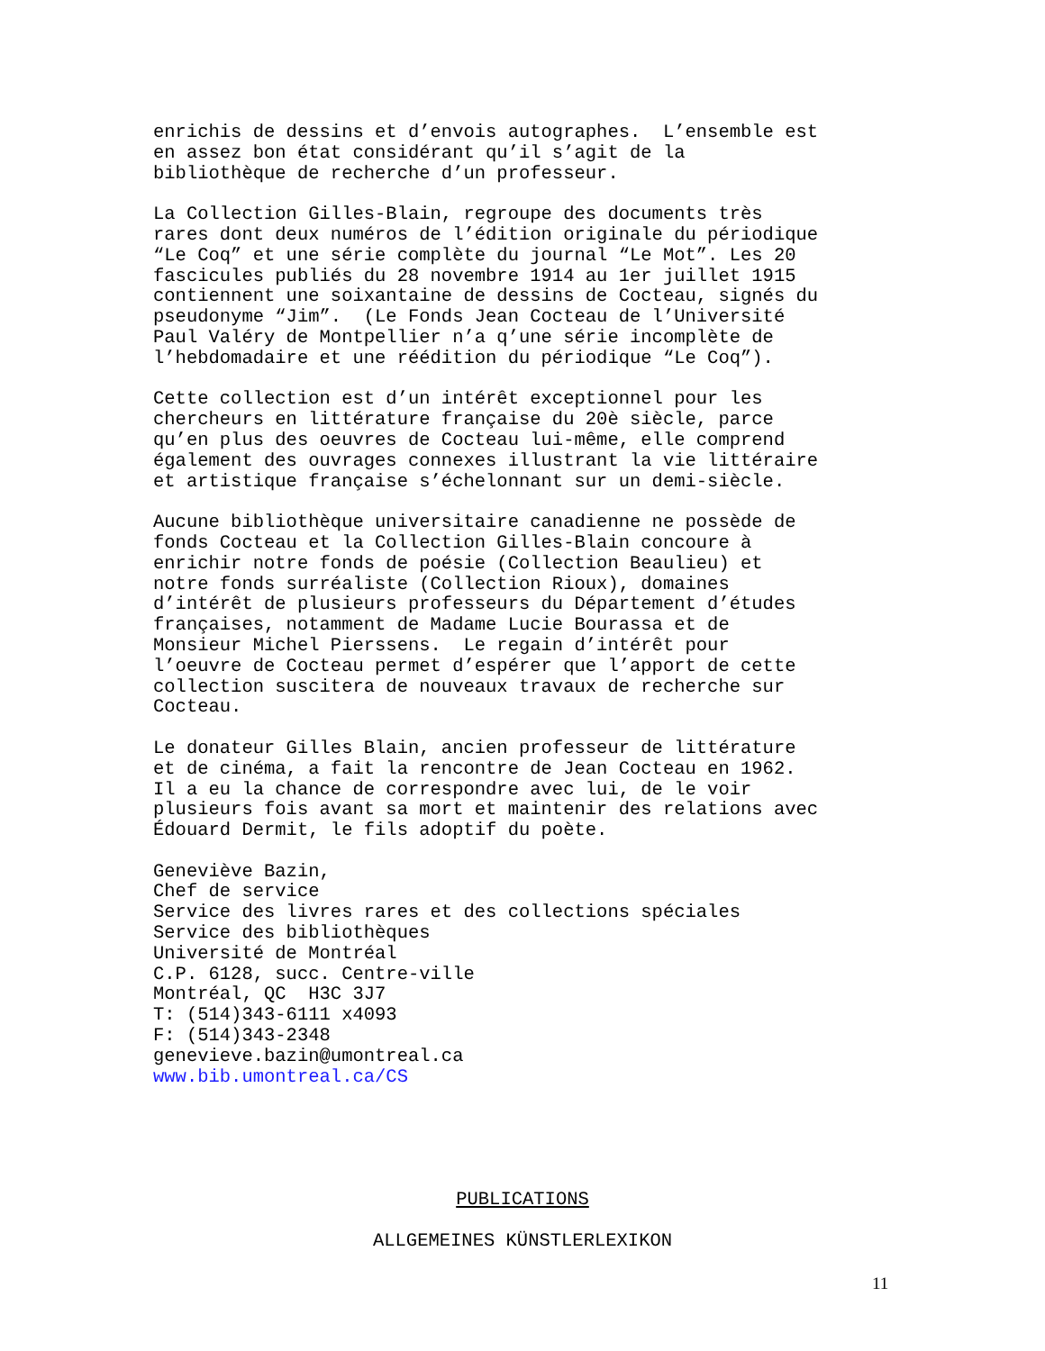enrichis de dessins et d’envois autographes. L’ensemble est en assez bon état considérant qu’il s’agit de la bibliothèque de recherche d’un professeur.
La Collection Gilles-Blain, regroupe des documents très rares dont deux numéros de l’édition originale du périodique “Le Coq” et une série complète du journal “Le Mot”. Les 20 fascicules publiés du 28 novembre 1914 au 1er juillet 1915 contiennent une soixantaine de dessins de Cocteau, signés du pseudonyme “Jim”. (Le Fonds Jean Cocteau de l’Université Paul Valéry de Montpellier n’a q’une série incomplète de l’hebdomadaire et une réédition du périodique “Le Coq”).
Cette collection est d’un intérêt exceptionnel pour les chercheurs en littérature française du 20è siècle, parce qu’en plus des oeuvres de Cocteau lui-même, elle comprend également des ouvrages connexes illustrant la vie littéraire et artistique française s’échelonnant sur un demi-siècle.
Aucune bibliothèque universitaire canadienne ne possède de fonds Cocteau et la Collection Gilles-Blain concoure à enrichir notre fonds de poésie (Collection Beaulieu) et notre fonds surréaliste (Collection Rioux), domaines d’intérêt de plusieurs professeurs du Département d’études françaises, notamment de Madame Lucie Bourassa et de Monsieur Michel Pierssens. Le regain d’intérêt pour l’oeuvre de Cocteau permet d’espérer que l’apport de cette collection suscitera de nouveaux travaux de recherche sur Cocteau.
Le donateur Gilles Blain, ancien professeur de littérature et de cinéma, a fait la rencontre de Jean Cocteau en 1962. Il a eu la chance de correspondre avec lui, de le voir plusieurs fois avant sa mort et maintenir des relations avec Édouard Dermit, le fils adoptif du poète.
Geneviève Bazin, Chef de service Service des livres rares et des collections spéciales Service des bibliothèques Université de Montréal C.P. 6128, succ. Centre-ville Montréal, QC H3C 3J7 T: (514)343-6111 x4093 F: (514)343-2348 genevieve.bazin@umontreal.ca www.bib.umontreal.ca/CS
PUBLICATIONS
ALLGEMEINES KÜNSTLERLEXIKON
11